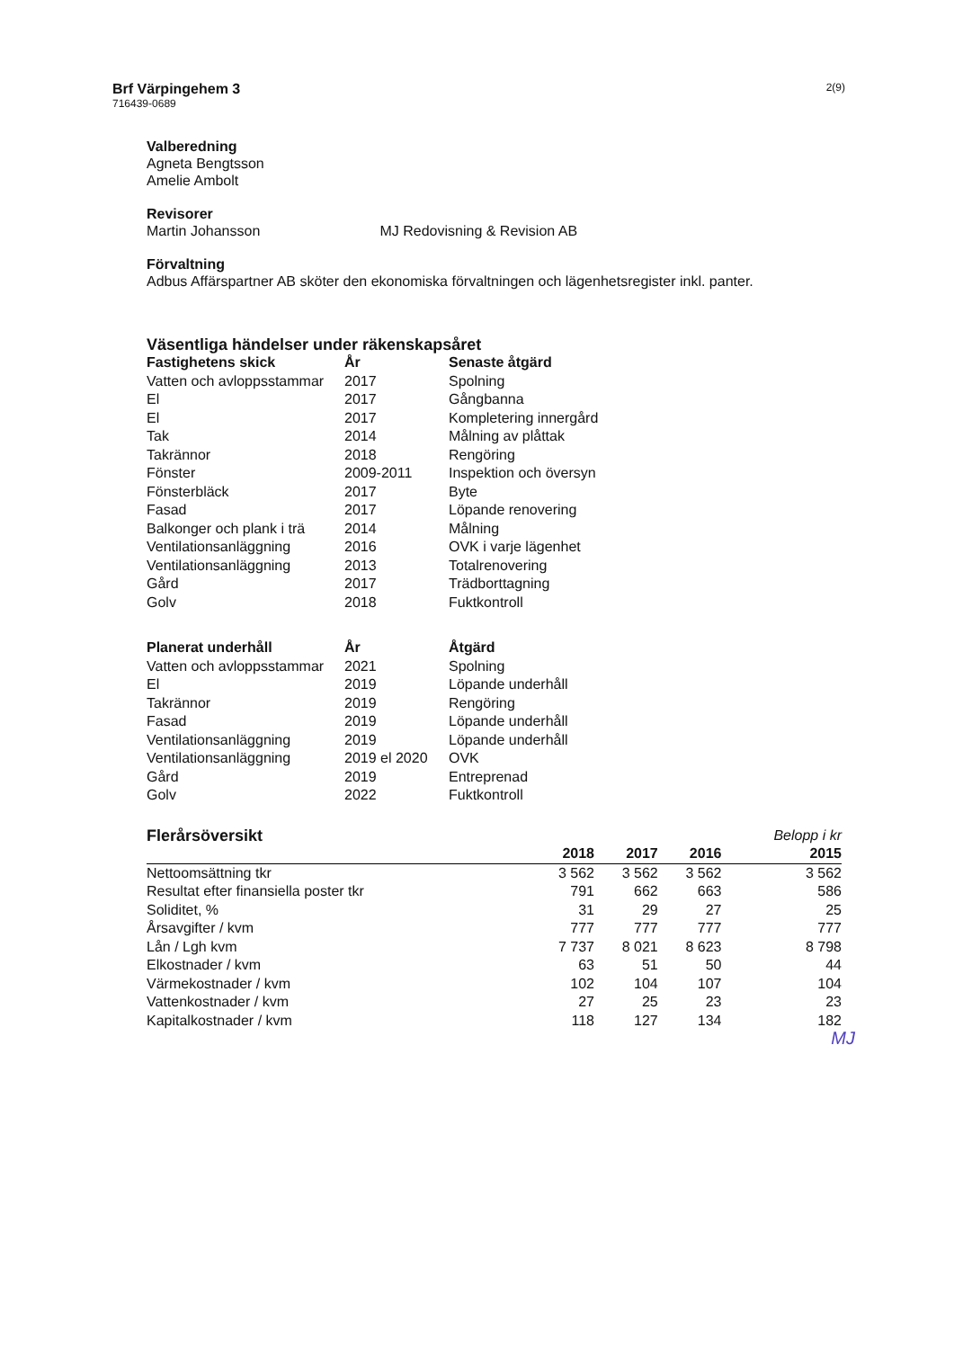Brf Värpingehem 3
716439-0689
2(9)
Valberedning
Agneta Bengtsson
Amelie Ambolt
Revisorer
Martin Johansson MJ Redovisning & Revision AB
Förvaltning
Adbus Affärspartner AB sköter den ekonomiska förvaltningen och lägenhetsregister inkl. panter.
Väsentliga händelser under räkenskapsåret
| Fastighetens skick | År | Senaste åtgärd |
| --- | --- | --- |
| Vatten och avloppsstammar | 2017 | Spolning |
| El | 2017 | Gångbanna |
| El | 2017 | Kompletering innergård |
| Tak | 2014 | Målning av plåttak |
| Takrännor | 2018 | Rengöring |
| Fönster | 2009-2011 | Inspektion och översyn |
| Fönsterbläck | 2017 | Byte |
| Fasad | 2017 | Löpande renovering |
| Balkonger och plank i trä | 2014 | Målning |
| Ventilationsanläggning | 2016 | OVK i varje lägenhet |
| Ventilationsanläggning | 2013 | Totalrenovering |
| Gård | 2017 | Trädborttagning |
| Golv | 2018 | Fuktkontroll |
| Planerat underhåll | År | Åtgärd |
| --- | --- | --- |
| Vatten och avloppsstammar | 2021 | Spolning |
| El | 2019 | Löpande underhåll |
| Takrännor | 2019 | Rengöring |
| Fasad | 2019 | Löpande underhåll |
| Ventilationsanläggning | 2019 | Löpande underhåll |
| Ventilationsanläggning | 2019 el 2020 | OVK |
| Gård | 2019 | Entreprenad |
| Golv | 2022 | Fuktkontroll |
| Flerårsöversikt | | | | Belopp i kr |
| | 2018 | 2017 | 2016 | 2015 |
| Nettoomsättning tkr | 3 562 | 3 562 | 3 562 | 3 562 |
| Resultat efter finansiella poster tkr | 791 | 662 | 663 | 586 |
| Soliditet, % | 31 | 29 | 27 | 25 |
| Årsavgifter / kvm | 777 | 777 | 777 | 777 |
| Lån / Lgh kvm | 7 737 | 8 021 | 8 623 | 8 798 |
| Elkostnader / kvm | 63 | 51 | 50 | 44 |
| Värmekostnader / kvm | 102 | 104 | 107 | 104 |
| Vattenkostnader / kvm | 27 | 25 | 23 | 23 |
| Kapitalkostnader / kvm | 118 | 127 | 134 | 182 |
MJ